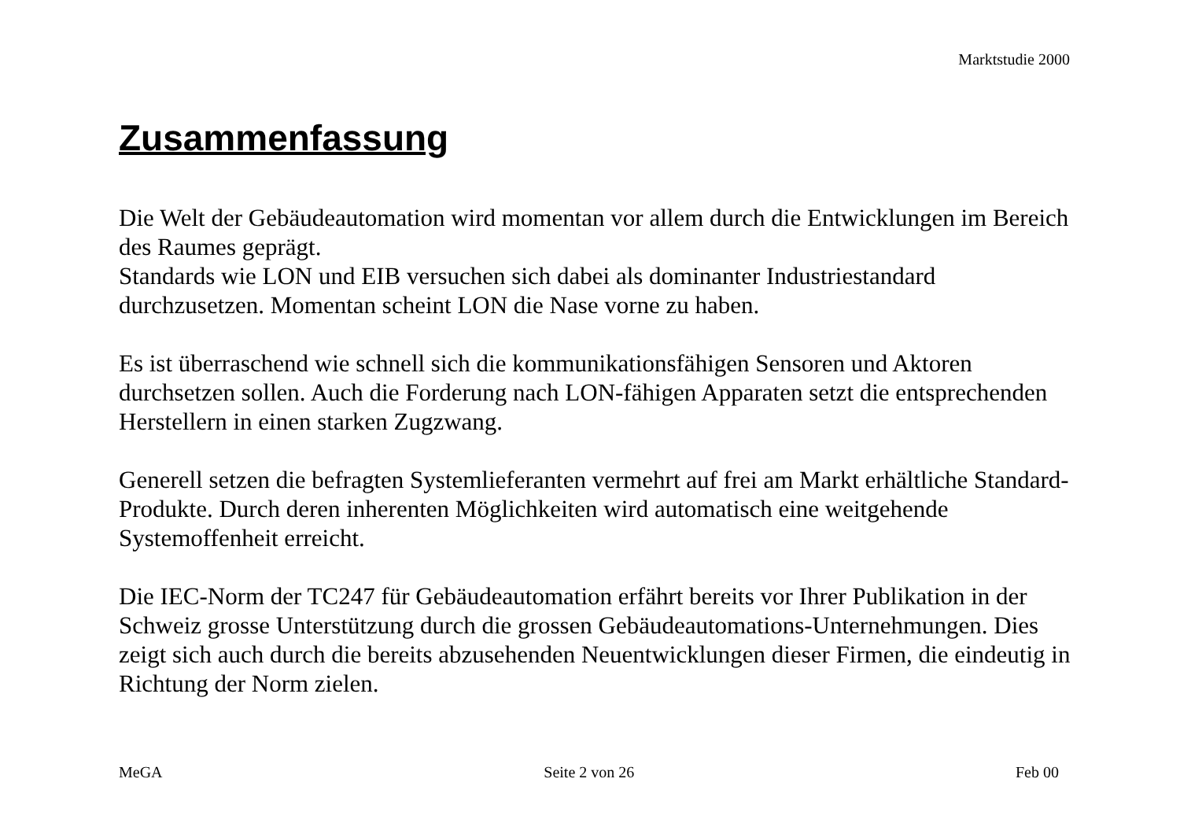Marktstudie 2000
Zusammenfassung
Die Welt der Gebäudeautomation wird momentan vor allem durch die Entwicklungen im Bereich des Raumes geprägt.
Standards wie LON und EIB versuchen sich dabei als dominanter Industriestandard durchzusetzen. Momentan scheint LON die Nase vorne zu haben.
Es ist überraschend wie schnell sich die kommunikationsfähigen Sensoren und Aktoren durchsetzen sollen. Auch die Forderung nach LON-fähigen Apparaten setzt die entsprechenden Herstellern in einen starken Zugzwang.
Generell setzen die befragten Systemlieferanten vermehrt auf frei am Markt erhältliche Standard-Produkte. Durch deren inherenten Möglichkeiten wird automatisch eine weitgehende Systemoffenheit erreicht.
Die IEC-Norm der TC247 für Gebäudeautomation erfährt bereits vor Ihrer Publikation in der Schweiz grosse Unterstützung durch die grossen Gebäudeautomations-Unternehmungen. Dies zeigt sich auch durch die bereits abzusehenden Neuentwicklungen dieser Firmen, die eindeutig in Richtung der Norm zielen.
MeGA Seite 2 von 26 Feb 00